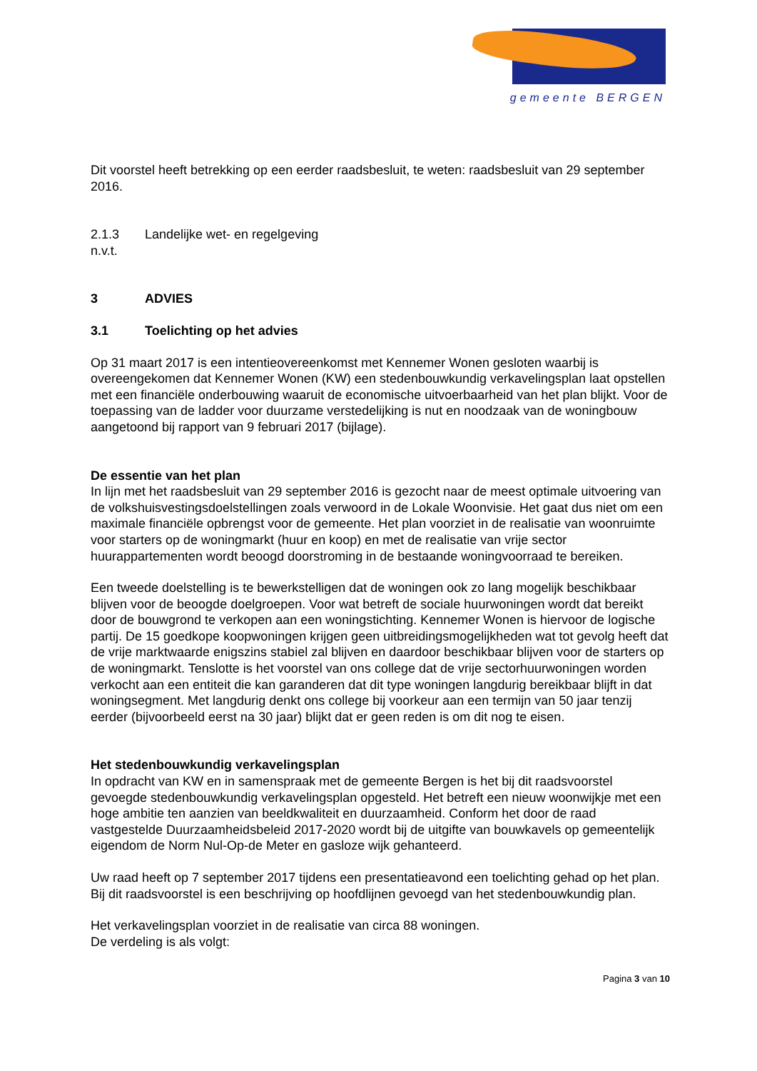gemeente BERGEN
Dit voorstel heeft betrekking op een eerder raadsbesluit, te weten: raadsbesluit van 29 september 2016.
2.1.3 Landelijke wet- en regelgeving
n.v.t.
3 ADVIES
3.1 Toelichting op het advies
Op 31 maart 2017 is een intentieovereenkomst met Kennemer Wonen gesloten waarbij is overeengekomen dat Kennemer Wonen (KW) een stedenbouwkundig verkavelingsplan laat opstellen met een financiële onderbouwing waaruit de economische uitvoerbaarheid van het plan blijkt. Voor de toepassing van de ladder voor duurzame verstedelijking is nut en noodzaak van de woningbouw aangetoond bij rapport van 9 februari 2017 (bijlage).
De essentie van het plan
In lijn met het raadsbesluit van 29 september 2016 is gezocht naar de meest optimale uitvoering van de volkshuisvestingsdoelstellingen zoals verwoord in de Lokale Woonvisie. Het gaat dus niet om een maximale financiële opbrengst voor de gemeente. Het plan voorziet in de realisatie van woonruimte voor starters op de woningmarkt (huur en koop) en met de realisatie van vrije sector huurappartementen wordt beoogd doorstroming in de bestaande woningvoorraad te bereiken.
Een tweede doelstelling is te bewerkstelligen dat de woningen ook zo lang mogelijk beschikbaar blijven voor de beoogde doelgroepen. Voor wat betreft de sociale huurwoningen wordt dat bereikt door de bouwgrond te verkopen aan een woningstichting. Kennemer Wonen is hiervoor de logische partij. De 15 goedkope koopwoningen krijgen geen uitbreidingsmogelijkheden wat tot gevolg heeft dat de vrije marktwaarde enigszins stabiel zal blijven en daardoor beschikbaar blijven voor de starters op de woningmarkt. Tenslotte is het voorstel van ons college dat de vrije sectorhuurwoningen worden verkocht aan een entiteit die kan garanderen dat dit type woningen langdurig bereikbaar blijft in dat woningsegment. Met langdurig denkt ons college bij voorkeur aan een termijn van 50 jaar tenzij eerder (bijvoorbeeld eerst na 30 jaar) blijkt dat er geen reden is om dit nog te eisen.
Het stedenbouwkundig verkavelingsplan
In opdracht van KW en in samenspraak met de gemeente Bergen is het bij dit raadsvoorstel gevoegde stedenbouwkundig verkavelingsplan opgesteld. Het betreft een nieuw woonwijkje met een hoge ambitie ten aanzien van beeldkwaliteit en duurzaamheid. Conform het door de raad vastgestelde Duurzaamheidsbeleid 2017-2020 wordt bij de uitgifte van bouwkavels op gemeentelijk eigendom de Norm Nul-Op-de Meter en gasloze wijk gehanteerd.
Uw raad heeft op 7 september 2017 tijdens een presentatieavond een toelichting gehad op het plan. Bij dit raadsvoorstel is een beschrijving op hoofdlijnen gevoegd van het stedenbouwkundig plan.
Het verkavelingsplan voorziet in de realisatie van circa 88 woningen.
De verdeling is als volgt:
Pagina 3 van 10